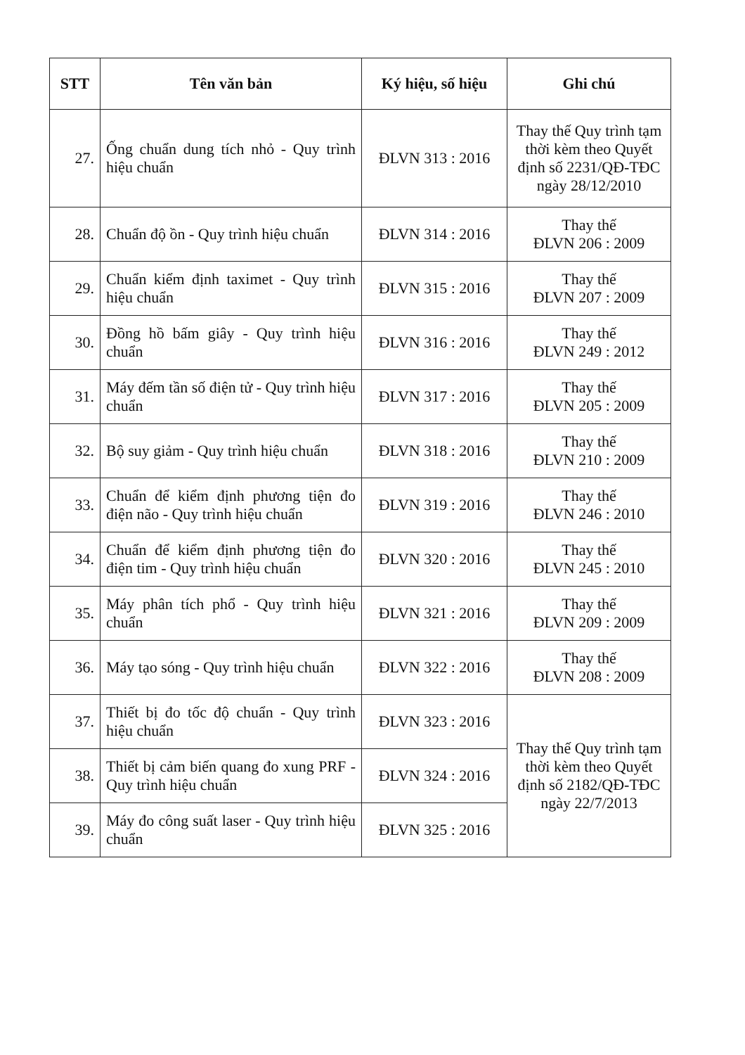| STT | Tên văn bản | Ký hiệu, số hiệu | Ghi chú |
| --- | --- | --- | --- |
| 27. | Ống chuẩn dung tích nhỏ - Quy trình hiệu chuẩn | ĐLVN 313 : 2016 | Thay thế Quy trình tạm thời kèm theo Quyết định số 2231/QĐ-TĐC ngày 28/12/2010 |
| 28. | Chuẩn độ ồn - Quy trình hiệu chuẩn | ĐLVN 314 : 2016 | Thay thế ĐLVN 206 : 2009 |
| 29. | Chuẩn kiểm định taximet - Quy trình hiệu chuẩn | ĐLVN 315 : 2016 | Thay thế ĐLVN 207 : 2009 |
| 30. | Đồng hồ bấm giây - Quy trình hiệu chuẩn | ĐLVN 316 : 2016 | Thay thế ĐLVN 249 : 2012 |
| 31. | Máy đếm tần số điện tử - Quy trình hiệu chuẩn | ĐLVN 317 : 2016 | Thay thế ĐLVN 205 : 2009 |
| 32. | Bộ suy giảm - Quy trình hiệu chuẩn | ĐLVN 318 : 2016 | Thay thế ĐLVN 210 : 2009 |
| 33. | Chuẩn để kiểm định phương tiện đo điện não - Quy trình hiệu chuẩn | ĐLVN 319 : 2016 | Thay thế ĐLVN 246 : 2010 |
| 34. | Chuẩn để kiểm định phương tiện đo điện tim - Quy trình hiệu chuẩn | ĐLVN 320 : 2016 | Thay thế ĐLVN 245 : 2010 |
| 35. | Máy phân tích phổ - Quy trình hiệu chuẩn | ĐLVN 321 : 2016 | Thay thế ĐLVN 209 : 2009 |
| 36. | Máy tạo sóng - Quy trình hiệu chuẩn | ĐLVN 322 : 2016 | Thay thế ĐLVN 208 : 2009 |
| 37. | Thiết bị đo tốc độ chuẩn - Quy trình hiệu chuẩn | ĐLVN 323 : 2016 | Thay thế Quy trình tạm thời kèm theo Quyết định số 2182/QĐ-TĐC ngày 22/7/2013 |
| 38. | Thiết bị cảm biến quang đo xung PRF - Quy trình hiệu chuẩn | ĐLVN 324 : 2016 | |
| 39. | Máy đo công suất laser - Quy trình hiệu chuẩn | ĐLVN 325 : 2016 | |